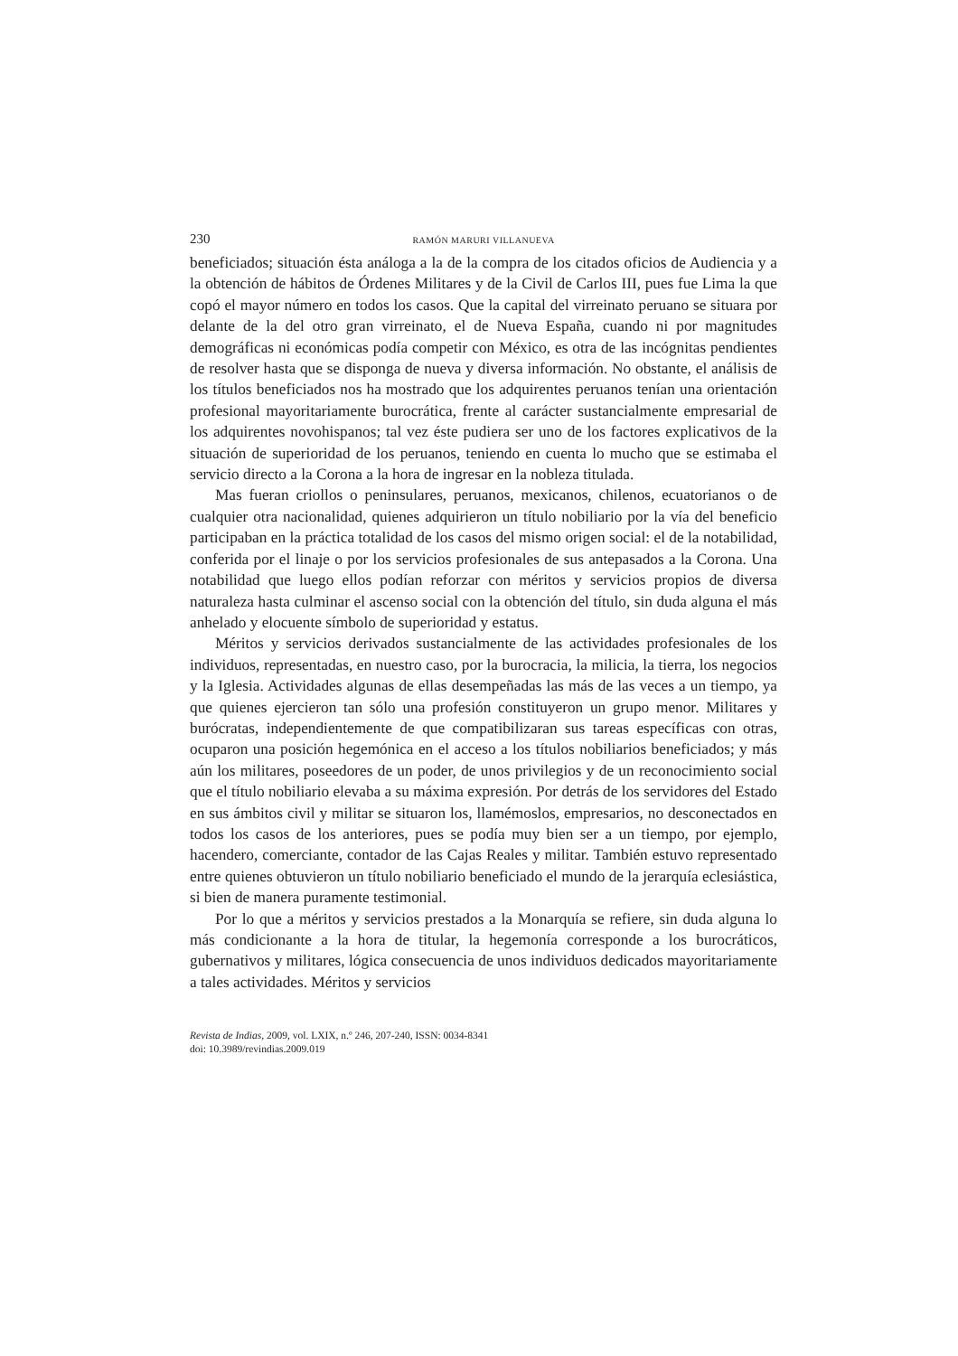230 RAMÓN MARURI VILLANUEVA
beneficiados; situación ésta análoga a la de la compra de los citados oficios de Audiencia y a la obtención de hábitos de Órdenes Militares y de la Civil de Carlos III, pues fue Lima la que copó el mayor número en todos los casos. Que la capital del virreinato peruano se situara por delante de la del otro gran virreinato, el de Nueva España, cuando ni por magnitudes demográficas ni económicas podía competir con México, es otra de las incógnitas pendientes de resolver hasta que se disponga de nueva y diversa información. No obstante, el análisis de los títulos beneficiados nos ha mostrado que los adquirentes peruanos tenían una orientación profesional mayoritariamente burocrática, frente al carácter sustancialmente empresarial de los adquirentes novohispanos; tal vez éste pudiera ser uno de los factores explicativos de la situación de superioridad de los peruanos, teniendo en cuenta lo mucho que se estimaba el servicio directo a la Corona a la hora de ingresar en la nobleza titulada.
Mas fueran criollos o peninsulares, peruanos, mexicanos, chilenos, ecuatorianos o de cualquier otra nacionalidad, quienes adquirieron un título nobiliario por la vía del beneficio participaban en la práctica totalidad de los casos del mismo origen social: el de la notabilidad, conferida por el linaje o por los servicios profesionales de sus antepasados a la Corona. Una notabilidad que luego ellos podían reforzar con méritos y servicios propios de diversa naturaleza hasta culminar el ascenso social con la obtención del título, sin duda alguna el más anhelado y elocuente símbolo de superioridad y estatus.
Méritos y servicios derivados sustancialmente de las actividades profesionales de los individuos, representadas, en nuestro caso, por la burocracia, la milicia, la tierra, los negocios y la Iglesia. Actividades algunas de ellas desempeñadas las más de las veces a un tiempo, ya que quienes ejercieron tan sólo una profesión constituyeron un grupo menor. Militares y burócratas, independientemente de que compatibilizaran sus tareas específicas con otras, ocuparon una posición hegemónica en el acceso a los títulos nobiliarios beneficiados; y más aún los militares, poseedores de un poder, de unos privilegios y de un reconocimiento social que el título nobiliario elevaba a su máxima expresión. Por detrás de los servidores del Estado en sus ámbitos civil y militar se situaron los, llamémoslos, empresarios, no desconectados en todos los casos de los anteriores, pues se podía muy bien ser a un tiempo, por ejemplo, hacendero, comerciante, contador de las Cajas Reales y militar. También estuvo representado entre quienes obtuvieron un título nobiliario beneficiado el mundo de la jerarquía eclesiástica, si bien de manera puramente testimonial.
Por lo que a méritos y servicios prestados a la Monarquía se refiere, sin duda alguna lo más condicionante a la hora de titular, la hegemonía corresponde a los burocráticos, gubernativos y militares, lógica consecuencia de unos individuos dedicados mayoritariamente a tales actividades. Méritos y servicios
Revista de Indias, 2009, vol. LXIX, n.º 246, 207-240, ISSN: 0034-8341
doi: 10.3989/revindias.2009.019